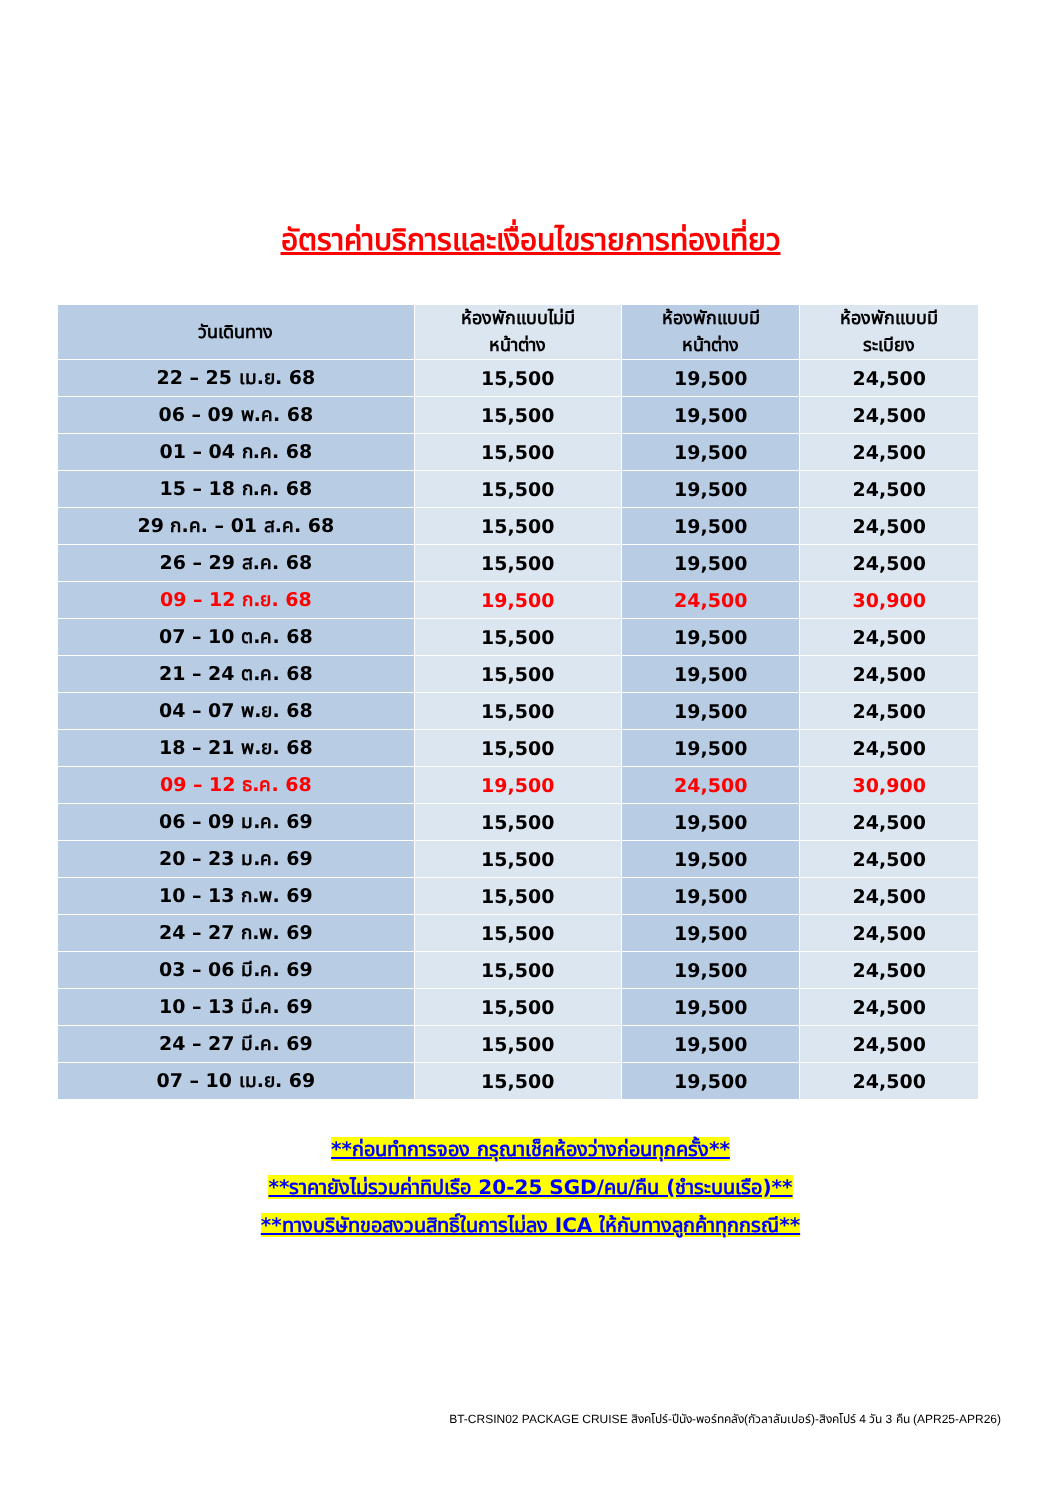อัตราค่าบริการและเงื่อนไขรายการท่องเที่ยว
| วันเดินทาง | ห้องพักแบบไม่มี หน้าต่าง | ห้องพักแบบมี หน้าต่าง | ห้องพักแบบมี ระเบียง |
| --- | --- | --- | --- |
| 22 – 25 เม.ย. 68 | 15,500 | 19,500 | 24,500 |
| 06 – 09 พ.ค. 68 | 15,500 | 19,500 | 24,500 |
| 01 – 04 ก.ค. 68 | 15,500 | 19,500 | 24,500 |
| 15 – 18 ก.ค. 68 | 15,500 | 19,500 | 24,500 |
| 29 ก.ค. – 01 ส.ค. 68 | 15,500 | 19,500 | 24,500 |
| 26 – 29 ส.ค. 68 | 15,500 | 19,500 | 24,500 |
| 09 – 12 ก.ย. 68 | 19,500 | 24,500 | 30,900 |
| 07 – 10 ต.ค. 68 | 15,500 | 19,500 | 24,500 |
| 21 – 24 ต.ค. 68 | 15,500 | 19,500 | 24,500 |
| 04 – 07 พ.ย. 68 | 15,500 | 19,500 | 24,500 |
| 18 – 21 พ.ย. 68 | 15,500 | 19,500 | 24,500 |
| 09 – 12 ธ.ค. 68 | 19,500 | 24,500 | 30,900 |
| 06 – 09 ม.ค. 69 | 15,500 | 19,500 | 24,500 |
| 20 – 23 ม.ค. 69 | 15,500 | 19,500 | 24,500 |
| 10 – 13 ก.พ. 69 | 15,500 | 19,500 | 24,500 |
| 24 – 27 ก.พ. 69 | 15,500 | 19,500 | 24,500 |
| 03 – 06 มี.ค. 69 | 15,500 | 19,500 | 24,500 |
| 10 – 13 มี.ค. 69 | 15,500 | 19,500 | 24,500 |
| 24 – 27 มี.ค. 69 | 15,500 | 19,500 | 24,500 |
| 07 – 10 เม.ย. 69 | 15,500 | 19,500 | 24,500 |
**ก่อนทำการจอง กรุณาเช็คห้องว่างก่อนทุกครั้ง**
**ราคายังไม่รวมค่าทิปเรือ 20-25 SGD/คน/คืน (ชำระบนเรือ)**
**ทางบริษัทขอสงวนสิทธิ์ในการไม่ลง ICA ให้กับทางลูกค้าทุกกรณี**
BT-CRSIN02 PACKAGE CRUISE สิงคโปร์-ปีนัง-พอร์ทคลัง(กัวลาลัมเปอร์)-สิงคโปร์ 4 วัน 3 คืน (APR25-APR26)